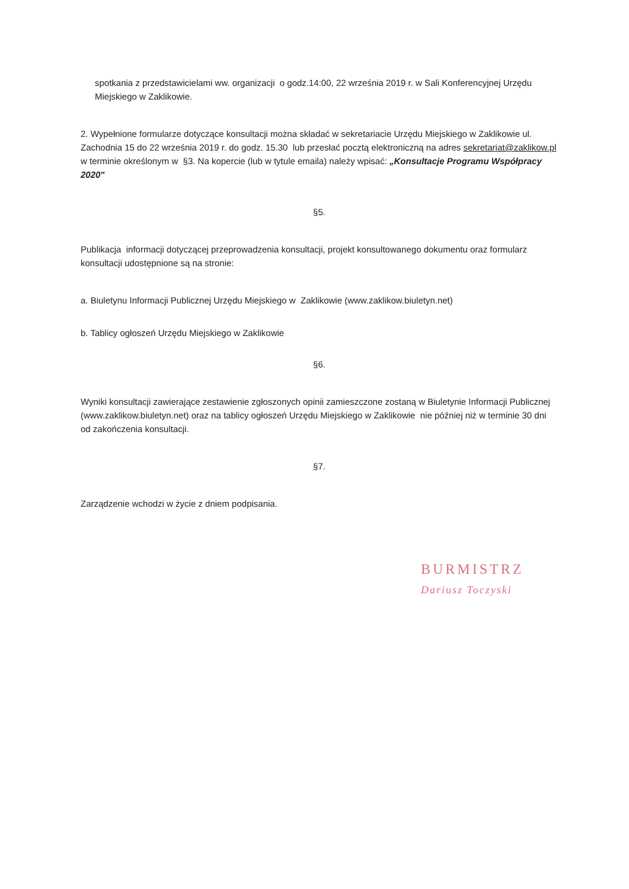spotkania z przedstawicielami ww. organizacji o godz.14:00, 22 września 2019 r. w Sali Konferencyjnej Urzędu Miejskiego w Zaklikowie.
2. Wypełnione formularze dotyczące konsultacji można składać w sekretariacie Urzędu Miejskiego w Zaklikowie ul. Zachodnia 15 do 22 września 2019 r. do godz. 15.30 lub przesłać pocztą elektroniczną na adres sekretariat@zaklikow.pl w terminie określonym w §3. Na kopercie (lub w tytule emaila) należy wpisać: „Konsultacje Programu Współpracy 2020"
§5.
Publikacja informacji dotyczącej przeprowadzenia konsultacji, projekt konsultowanego dokumentu oraz formularz konsultacji udostępnione są na stronie:
a. Biuletynu Informacji Publicznej Urzędu Miejskiego w Zaklikowie (www.zaklikow.biuletyn.net)
b. Tablicy ogłoszeń Urzędu Miejskiego w Zaklikowie
§6.
Wyniki konsultacji zawierające zestawienie zgłoszonych opinii zamieszczone zostaną w Biuletynie Informacji Publicznej (www.zaklikow.biuletyn.net) oraz na tablicy ogłoszeń Urzędu Miejskiego w Zaklikowie nie później niż w terminie 30 dni od zakończenia konsultacji.
§7.
Zarządzenie wchodzi w życie z dniem podpisania.
BURMISTRZ
Dariusz Toczyski